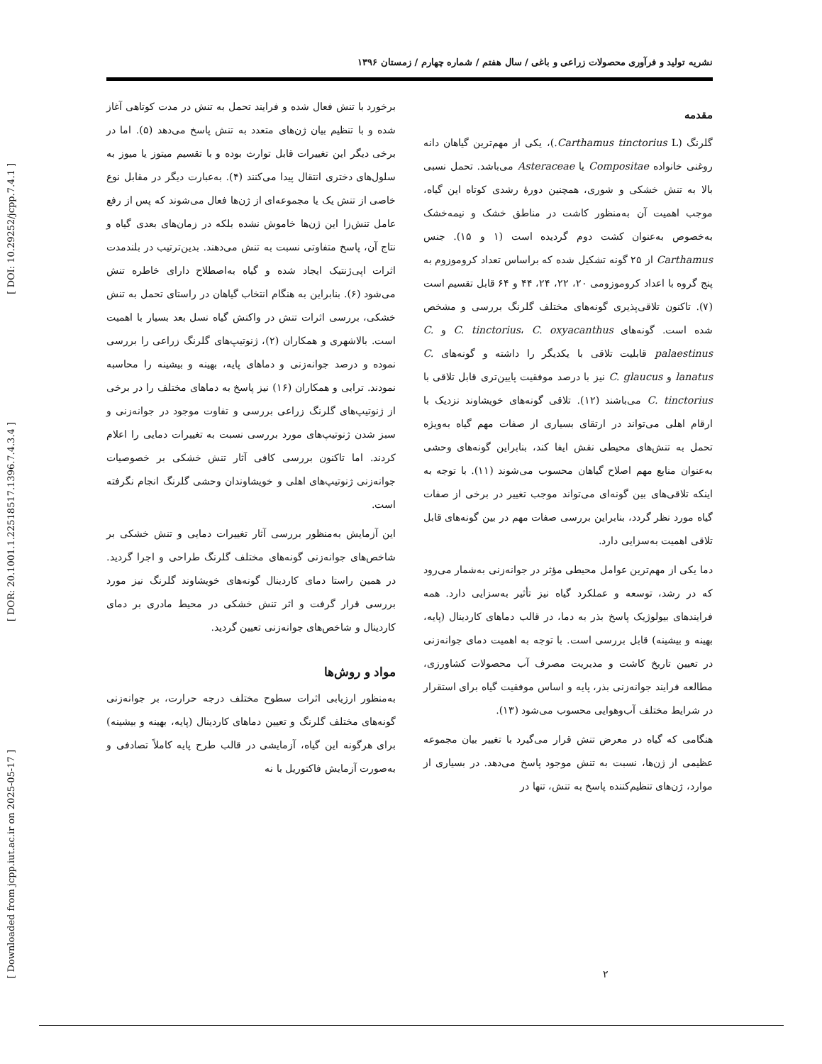[ DOI: 10.29252/jcpp.7.4.1 ]
[ DOR: 20.1001.1.22518517.1396.7.4.3.4 ]
[ Downloaded from jcpp.iut.ac.ir on 2025-05-17 ]
نشریه تولید و فرآوری محصولات زراعی و باغی / سال هفتم / شماره چهارم / زمستان ۱۳۹۶
مقدمه
گلرنگ (Carthamus tinctorius L.)، یکی از مهم‌ترین گیاهان دانه روغنی خانواده Compositae یا Asteraceae می‌باشد. تحمل نسبی بالا به تنش خشکی و شوری، همچنین دورهٔ رشدی کوتاه این گیاه، موجب اهمیت آن به‌منظور کاشت در مناطق خشک و نیمه‌خشک به‌خصوص به‌عنوان کشت دوم گردیده است (۱ و ۱۵). جنس Carthamus از ۲۵ گونه تشکیل شده که براساس تعداد کروموزوم به پنج گروه با اعداد کروموزومی ۲۰، ۲۲، ۲۴، ۴۴ و ۶۴ قابل تقسیم است (۷). تاکنون تلاقی‌پذیری گونه‌های مختلف گلرنگ بررسی و مشخص شده است. گونه‌های C. tinctorius، C. oxyacanthus و C. palaestinus قابلیت تلاقی با یکدیگر را داشته و گونه‌های C. lanatus و C. glaucus نیز با درصد موفقیت پایین‌تری قابل تلاقی با C. tinctorius می‌باشند (۱۲). تلاقی گونه‌های خویشاوند نزدیک با ارقام اهلی می‌تواند در ارتقای بسیاری از صفات مهم گیاه به‌ویژه تحمل به تنش‌های محیطی نقش ایفا کند، بنابراین گونه‌های وحشی به‌عنوان منابع مهم اصلاح گیاهان محسوب می‌شوند (۱۱). با توجه به اینکه تلاقی‌های بین گونه‌ای می‌تواند موجب تغییر در برخی از صفات گیاه مورد نظر گردد، بنابراین بررسی صفات مهم در بین گونه‌های قابل تلاقی اهمیت به‌سزایی دارد.
دما یکی از مهم‌ترین عوامل محیطی مؤثر در جوانه‌زنی به‌شمار می‌رود که در رشد، توسعه و عملکرد گیاه نیز تأثیر به‌سزایی دارد. همه فرایندهای بیولوژیک پاسخ بذر به دما، در قالب دماهای کاردینال (پایه، بهینه و بیشینه) قابل بررسی است. با توجه به اهمیت دمای جوانه‌زنی در تعیین تاریخ کاشت و مدیریت مصرف آب محصولات کشاورزی، مطالعه فرایند جوانه‌زنی بذر، پایه و اساس موفقیت گیاه برای استقرار در شرایط مختلف آب‌وهوایی محسوب می‌شود (۱۳).
هنگامی که گیاه در معرض تنش قرار می‌گیرد با تغییر بیان مجموعه عظیمی از ژن‌ها، نسبت به تنش موجود پاسخ می‌دهد. در بسیاری از موارد، ژن‌های تنظیم‌کننده پاسخ به تنش، تنها در
برخورد با تنش فعال شده و فرایند تحمل به تنش در مدت کوتاهی آغاز شده و با تنظیم بیان ژن‌های متعدد به تنش پاسخ می‌دهد (۵). اما در برخی دیگر این تغییرات قابل توارث بوده و با تقسیم میتوز یا میوز به سلول‌های دختری انتقال پیدا می‌کنند (۴). به‌عبارت دیگر در مقابل نوع خاصی از تنش یک یا مجموعه‌ای از ژن‌ها فعال می‌شوند که پس از رفع عامل تنش‌زا این ژن‌ها خاموش نشده بلکه در زمان‌های بعدی گیاه و نتاج آن، پاسخ متفاوتی نسبت به تنش می‌دهند. بدین‌ترتیب در بلندمدت اثرات اپی‌ژنتیک ایجاد شده و گیاه به‌اصطلاح دارای خاطره تنش می‌شود (۶). بنابراین به هنگام انتخاب گیاهان در راستای تحمل به تنش خشکی، بررسی اثرات تنش در واکنش گیاه نسل بعد بسیار با اهمیت است. بالاشهری و همکاران (۲)، ژنوتیپ‌های گلرنگ زراعی را بررسی نموده و درصد جوانه‌زنی و دماهای پایه، بهینه و بیشینه را محاسبه نمودند. ترابی و همکاران (۱۶) نیز پاسخ به دماهای مختلف را در برخی از ژنوتیپ‌های گلرنگ زراعی بررسی و تفاوت موجود در جوانه‌زنی و سبز شدن ژنوتیپ‌های مورد بررسی نسبت به تغییرات دمایی را اعلام کردند. اما تاکنون بررسی کافی آثار تنش خشکی بر خصوصیات جوانه‌زنی ژنوتیپ‌های اهلی و خویشاوندان وحشی گلرنگ انجام نگرفته است.
این آزمایش به‌منظور بررسی آثار تغییرات دمایی و تنش خشکی بر شاخص‌های جوانه‌زنی گونه‌های مختلف گلرنگ طراحی و اجرا گردید. در همین راستا دمای کاردینال گونه‌های خویشاوند گلرنگ نیز مورد بررسی قرار گرفت و اثر تنش خشکی در محیط مادری بر دمای کاردینال و شاخص‌های جوانه‌زنی تعیین گردید.
مواد و روش‌ها
به‌منظور ارزیابی اثرات سطوح مختلف درجه حرارت، بر جوانه‌زنی گونه‌های مختلف گلرنگ و تعیین دماهای کاردینال (پایه، بهینه و بیشینه) برای هرگونه این گیاه، آزمایشی در قالب طرح پایه کاملاً تصادفی و به‌صورت آزمایش فاکتوریل با نه
۲